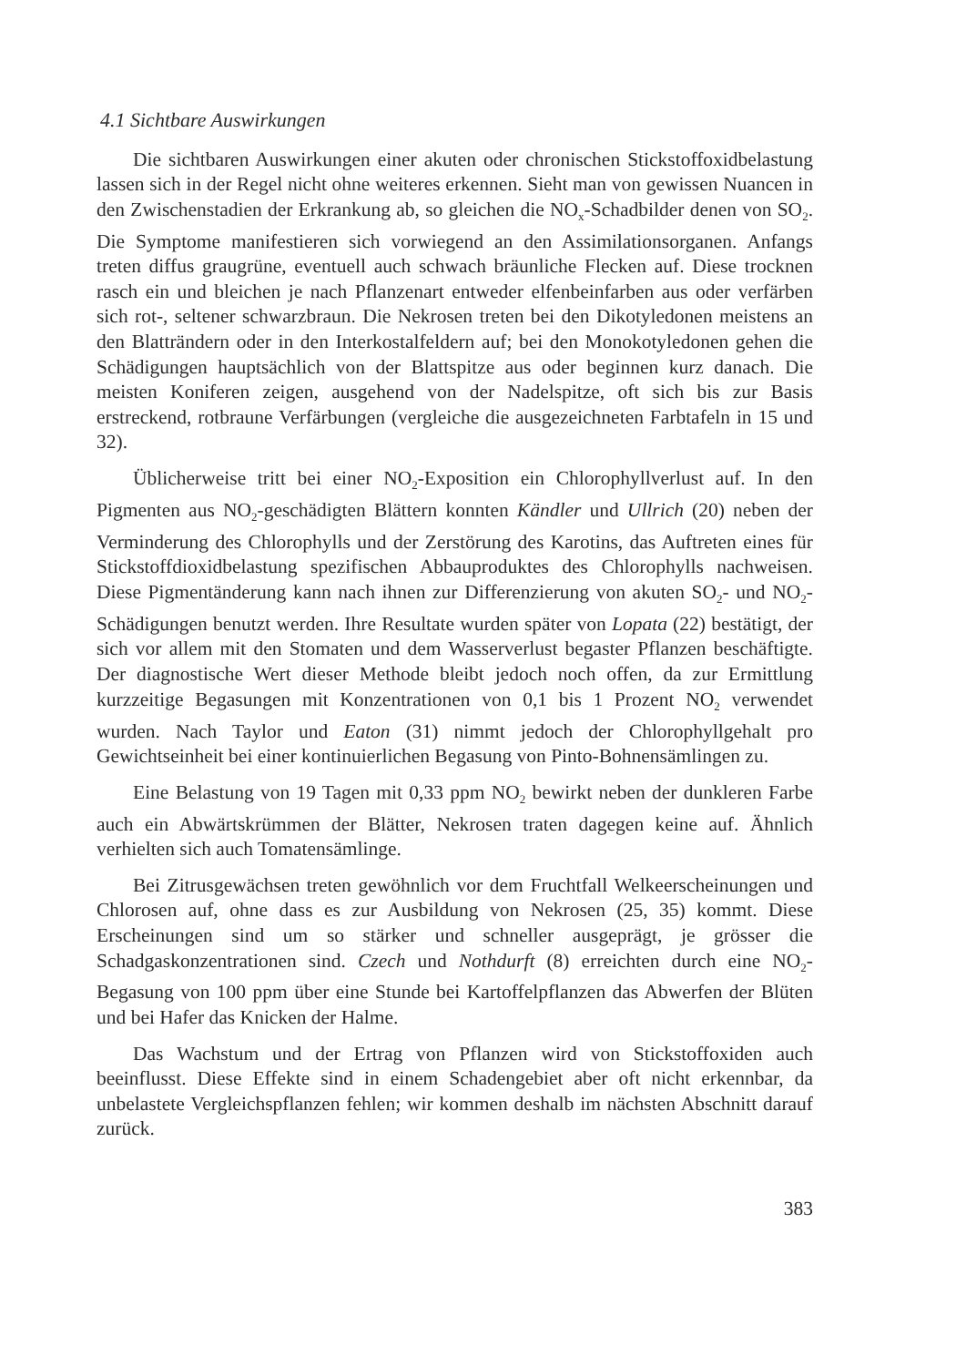4.1 Sichtbare Auswirkungen
Die sichtbaren Auswirkungen einer akuten oder chronischen Stickstoff­oxidbelastung lassen sich in der Regel nicht ohne weiteres erkennen. Sieht man von gewissen Nuancen in den Zwischenstadien der Erkrankung ab, so gleichen die NO<sub>x</sub>-Schadbilder denen von SO<sub>2</sub>. Die Symptome manifestieren sich vorwiegend an den Assimilationsorganen. Anfangs treten diffus grau­grüne, eventuell auch schwach bräunliche Flecken auf. Diese trocknen rasch ein und bleichen je nach Pflanzenart entweder elfenbeinfarben aus oder ver­färben sich rot-, seltener schwarzbraun. Die Nekrosen treten bei den Dikoty­ledonen meistens an den Blatträndern oder in den Interkostalfeldern auf; bei den Monokotyledonen gehen die Schädigungen hauptsächlich von der Blatt­spitze aus oder beginnen kurz danach. Die meisten Koniferen zeigen, aus­gehend von der Nadelspitze, oft sich bis zur Basis erstreckend, rotbraune Verfärbungen (vergleiche die ausgezeichneten Farbtafeln in 15 und 32).
Üblicherweise tritt bei einer NO<sub>2</sub>-Exposition ein Chlorophyllverlust auf. In den Pigmenten aus NO<sub>2</sub>-geschädigten Blättern konnten Kändler und Ullrich (20) neben der Verminderung des Chlorophylls und der Zerstörung des Karotins, das Auftreten eines für Stickstoffdioxidbelastung spezifischen Abbauproduktes des Chlorophylls nachweisen. Diese Pigmentänderung kann nach ihnen zur Differenzierung von akuten SO<sub>2</sub>- und NO<sub>2</sub>-Schädigungen be­nutzt werden. Ihre Resultate wurden später von Lopata (22) bestätigt, der sich vor allem mit den Stomaten und dem Wasserverlust begaster Pflanzen beschäftigte. Der diagnostische Wert dieser Methode bleibt jedoch noch offen, da zur Ermittlung kurzzeitige Begasungen mit Konzentrationen von 0,1 bis 1 Prozent NO<sub>2</sub> verwendet wurden. Nach Taylor und Eaton (31) nimmt jedoch der Chlorophyllgehalt pro Gewichtseinheit bei einer konti­nuierlichen Begasung von Pinto-Bohnensämlingen zu.
Eine Belastung von 19 Tagen mit 0,33 ppm NO<sub>2</sub> bewirkt neben der dunkleren Farbe auch ein Abwärtskrümmen der Blätter, Nekrosen traten da­gegen keine auf. Ähnlich verhielten sich auch Tomatensämlinge.
Bei Zitrusgewächsen treten gewöhnlich vor dem Fruchtfall Welke­erscheinungen und Chlorosen auf, ohne dass es zur Ausbildung von Nekro­sen (25, 35) kommt. Diese Erscheinungen sind um so stärker und schneller ausgeprägt, je grösser die Schadgaskonzentrationen sind. Czech und Nothdurft (8) erreichten durch eine NO<sub>2</sub>-Begasung von 100 ppm über eine Stunde bei Kartoffelpflanzen das Abwerfen der Blüten und bei Hafer das Knicken der Halme.
Das Wachstum und der Ertrag von Pflanzen wird von Stickstoffoxiden auch beeinflusst. Diese Effekte sind in einem Schadengebiet aber oft nicht erkennbar, da unbelastete Vergleichspflanzen fehlen; wir kommen deshalb im nächsten Abschnitt darauf zurück.
383